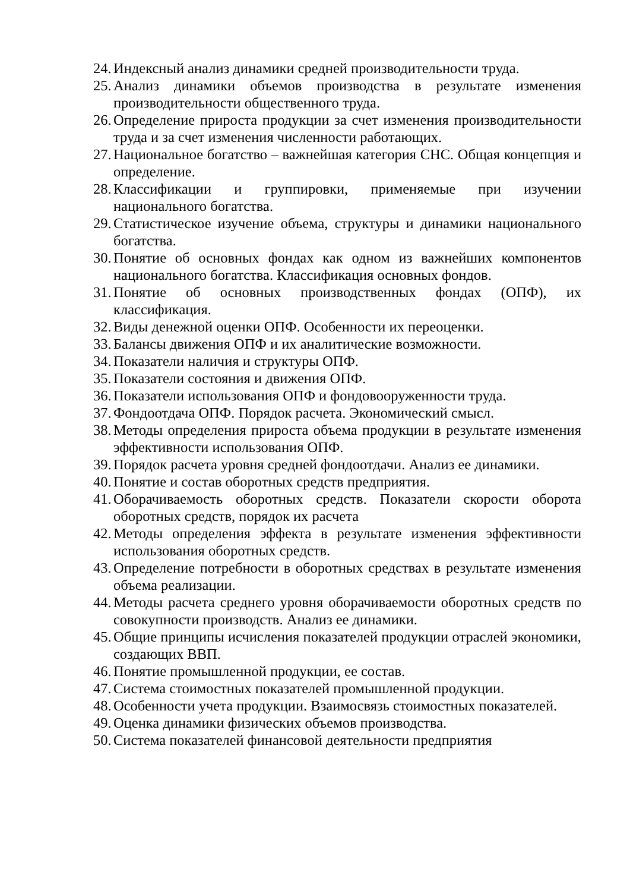24. Индексный анализ динамики средней производительности труда.
25. Анализ динамики объемов производства в результате изменения производительности общественного труда.
26. Определение прироста продукции за счет изменения производительности труда и за счет изменения численности работающих.
27. Национальное богатство – важнейшая категория СНС. Общая концепция и определение.
28. Классификации и группировки, применяемые при изучении национального богатства.
29. Статистическое изучение объема, структуры и динамики национального богатства.
30. Понятие об основных фондах как одном из важнейших компонентов национального богатства. Классификация основных фондов.
31. Понятие об основных производственных фондах (ОПФ), их классификация.
32. Виды денежной оценки ОПФ. Особенности их переоценки.
33. Балансы движения ОПФ и их аналитические возможности.
34. Показатели наличия и структуры ОПФ.
35. Показатели состояния и движения ОПФ.
36. Показатели использования ОПФ и фондовооруженности труда.
37. Фондоотдача ОПФ. Порядок расчета. Экономический смысл.
38. Методы определения прироста объема продукции в результате изменения эффективности использования ОПФ.
39. Порядок расчета уровня средней фондоотдачи. Анализ ее динамики.
40. Понятие и состав оборотных средств предприятия.
41. Оборачиваемость оборотных средств. Показатели скорости оборота оборотных средств, порядок их расчета
42. Методы определения эффекта в результате изменения эффективности использования оборотных средств.
43. Определение потребности в оборотных средствах в результате изменения объема реализации.
44. Методы расчета среднего уровня оборачиваемости оборотных средств по совокупности производств. Анализ ее динамики.
45. Общие принципы исчисления показателей продукции отраслей экономики, создающих ВВП.
46. Понятие промышленной продукции, ее состав.
47. Система стоимостных показателей промышленной продукции.
48. Особенности учета продукции. Взаимосвязь стоимостных показателей.
49. Оценка динамики физических объемов производства.
50. Система показателей финансовой деятельности предприятия